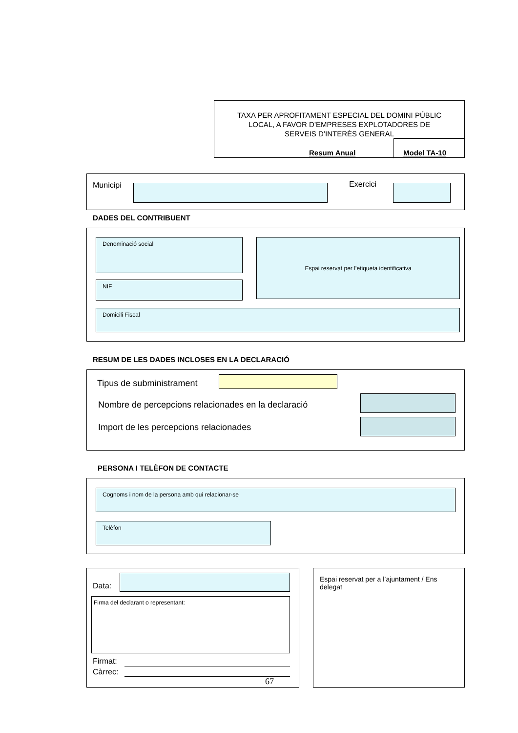TAXA PER APROFITAMENT ESPECIAL DEL DOMINI PÚBLIC
LOCAL, A FAVOR D’EMPRESES EXPLOTADORES DE
SERVEIS D’INTERÈS GENERAL
Resum Anual
Model TA-10
Municipi Exercici
DADES DEL CONTRIBUENT
Denominació social Espai reservat per l’etiqueta identificativa
NIF
Domicili Fiscal
RESUM DE LES DADES INCLOSES EN LA DECLARACIÓ
Tipus de subministrament
Nombre de percepcions relacionades en la declaració
Import de les percepcions relacionades
PERSONA I TELÈFON DE CONTACTE
Cognoms i nom de la persona amb qui relacionar-se
Telèfon
Data:
Firma del declarant o representant:
Firmat:
Càrrec:
67
Espai reservat per a l’ajuntament / Ens delegat